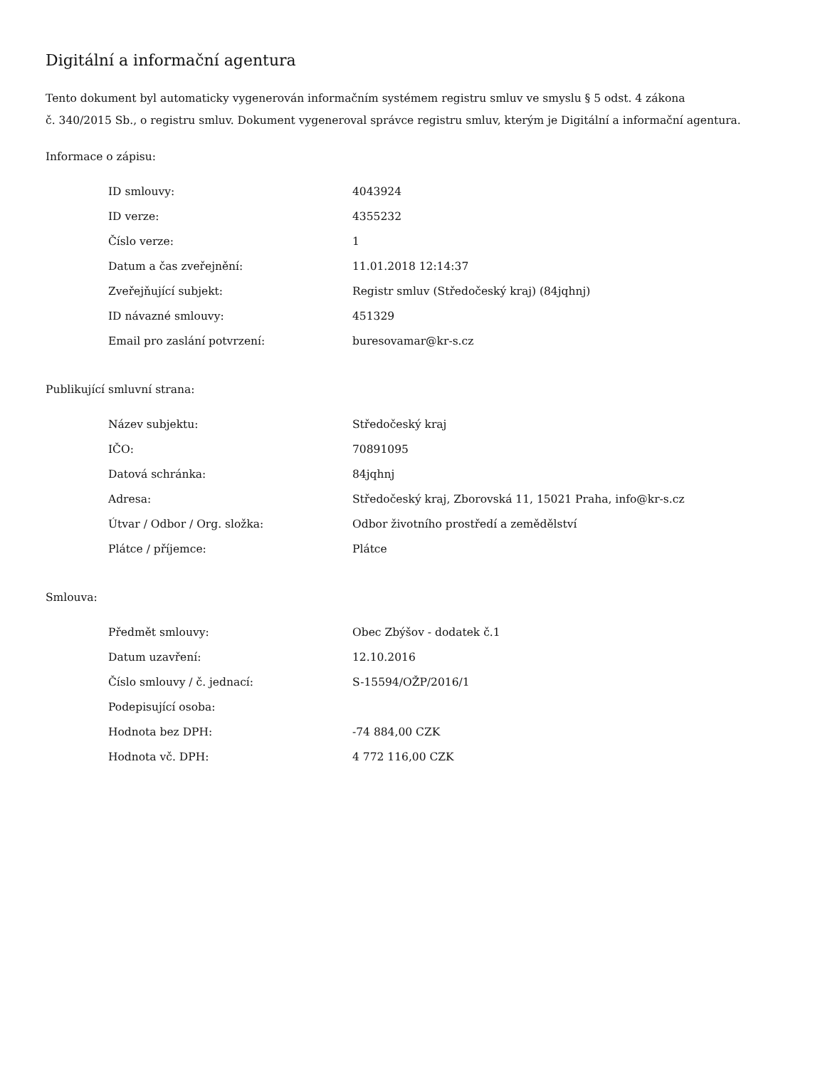Digitální a informační agentura
Tento dokument byl automaticky vygenerován informačním systémem registru smluv ve smyslu § 5 odst. 4 zákona
č. 340/2015 Sb., o registru smluv. Dokument vygeneroval správce registru smluv, kterým je Digitální a informační agentura.
Informace o zápisu:
| ID smlouvy: | 4043924 |
| ID verze: | 4355232 |
| Číslo verze: | 1 |
| Datum a čas zveřejnění: | 11.01.2018 12:14:37 |
| Zveřejňující subjekt: | Registr smluv (Středočeský kraj) (84jqhnj) |
| ID návazné smlouvy: | 451329 |
| Email pro zaslání potvrzení: | buresovamar@kr-s.cz |
Publikující smluvní strana:
| Název subjektu: | Středočeský kraj |
| IČO: | 70891095 |
| Datová schránka: | 84jqhnj |
| Adresa: | Středočeský kraj, Zborovská 11, 15021 Praha, info@kr-s.cz |
| Útvar / Odbor / Org. složka: | Odbor životního prostředí a zemědělství |
| Plátce / příjemce: | Plátce |
Smlouva:
| Předmět smlouvy: | Obec Zbýšov - dodatek č.1 |
| Datum uzavření: | 12.10.2016 |
| Číslo smlouvy / č. jednací: | S-15594/OŽP/2016/1 |
| Podepisující osoba: | |
| Hodnota bez DPH: | -74 884,00 CZK |
| Hodnota vč. DPH: | 4 772 116,00 CZK |